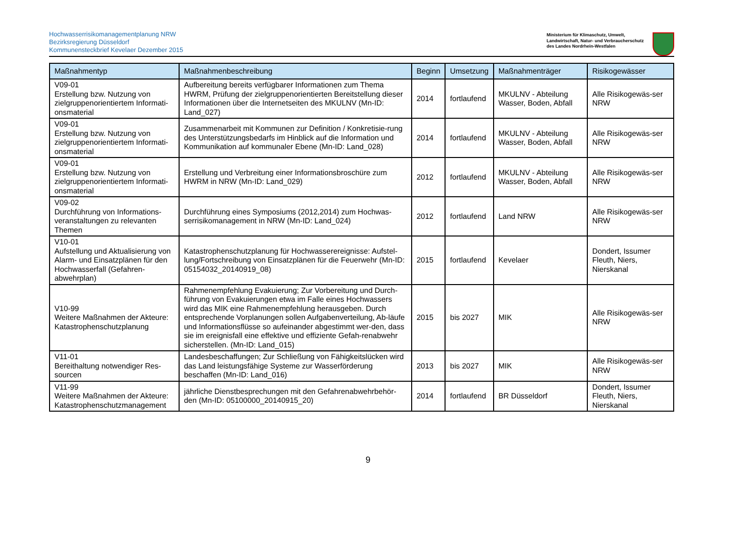Hochwasserrisikomanagementplanung NRW
Bezirksregierung Düsseldorf
Kommunensteckbrief Kevelaer Dezember 2015
Ministerium für Klimaschutz, Umwelt,
Landwirtschaft, Natur- und Verbraucherschutz
des Landes Nordrhein-Westfalen
| Maßnahmentyp | Maßnahmenbeschreibung | Beginn | Umsetzung | Maßnahmenträger | Risikogewässer |
| --- | --- | --- | --- | --- | --- |
| V09-01 Erstellung bzw. Nutzung von zielgruppenorientiertem Informati-onsmaterial | Aufbereitung bereits verfügbarer Informationen zum Thema HWRM, Prüfung der zielgruppenorientierten Bereitstellung dieser Informationen über die Internetseiten des MKULNV (Mn-ID: Land_027) | 2014 | fortlaufend | MKULNV - Abteilung Wasser, Boden, Abfall | Alle Risikogewäs-ser NRW |
| V09-01 Erstellung bzw. Nutzung von zielgruppenorientiertem Informati-onsmaterial | Zusammenarbeit mit Kommunen zur Definition / Konkretisie-rung des Unterstützungsbedarfs im Hinblick auf die Information und Kommunikation auf kommunaler Ebene (Mn-ID: Land_028) | 2014 | fortlaufend | MKULNV - Abteilung Wasser, Boden, Abfall | Alle Risikogewäs-ser NRW |
| V09-01 Erstellung bzw. Nutzung von zielgruppenorientiertem Informati-onsmaterial | Erstellung und Verbreitung einer Informationsbroschüre zum HWRM in NRW (Mn-ID: Land_029) | 2012 | fortlaufend | MKULNV - Abteilung Wasser, Boden, Abfall | Alle Risikogewäs-ser NRW |
| V09-02 Durchführung von Informations-veranstaltungen zu relevanten Themen | Durchführung eines Symposiums (2012,2014) zum Hochwas-serrisikomanagement in NRW (Mn-ID: Land_024) | 2012 | fortlaufend | Land NRW | Alle Risikogewäs-ser NRW |
| V10-01 Aufstellung und Aktualisierung von Alarm- und Einsatzplänen für den Hochwasserfall (Gefahren-abwehrplan) | Katastrophenschutzplanung für Hochwasserereignisse: Aufstel-lung/Fortschreibung von Einsatzplänen für die Feuerwehr (Mn-ID: 05154032_20140919_08) | 2015 | fortlaufend | Kevelaer | Dondert, Issumer Fleuth, Niers, Nierskanal |
| V10-99 Weitere Maßnahmen der Akteure: Katastrophenschutzplanung | Rahmenempfehlung Evakuierung; Zur Vorbereitung und Durch-führung von Evakuierungen etwa im Falle eines Hochwassers wird das MIK eine Rahmenempfehlung herausgeben. Durch entsprechende Vorplanungen sollen Aufgabenverteilung, Ab-läufe und Informationsflüsse so aufeinander abgestimmt wer-den, dass sie im ereignisfall eine effektive und effiziente Gefah-renabwehr sicherstellen. (Mn-ID: Land_015) | 2015 | bis 2027 | MIK | Alle Risikogewäs-ser NRW |
| V11-01 Bereithaltung notwendiger Res-sourcen | Landesbeschaffungen; Zur Schließung von Fähigkeitslücken wird das Land leistungsfähige Systeme zur Wasserförderung beschaffen (Mn-ID: Land_016) | 2013 | bis 2027 | MIK | Alle Risikogewäs-ser NRW |
| V11-99 Weitere Maßnahmen der Akteure: Katastrophenschutzmanagement | jährliche Dienstbesprechungen mit den Gefahrenabwehrbehör-den (Mn-ID: 05100000_20140915_20) | 2014 | fortlaufend | BR Düsseldorf | Dondert, Issumer Fleuth, Niers, Nierskanal |
9